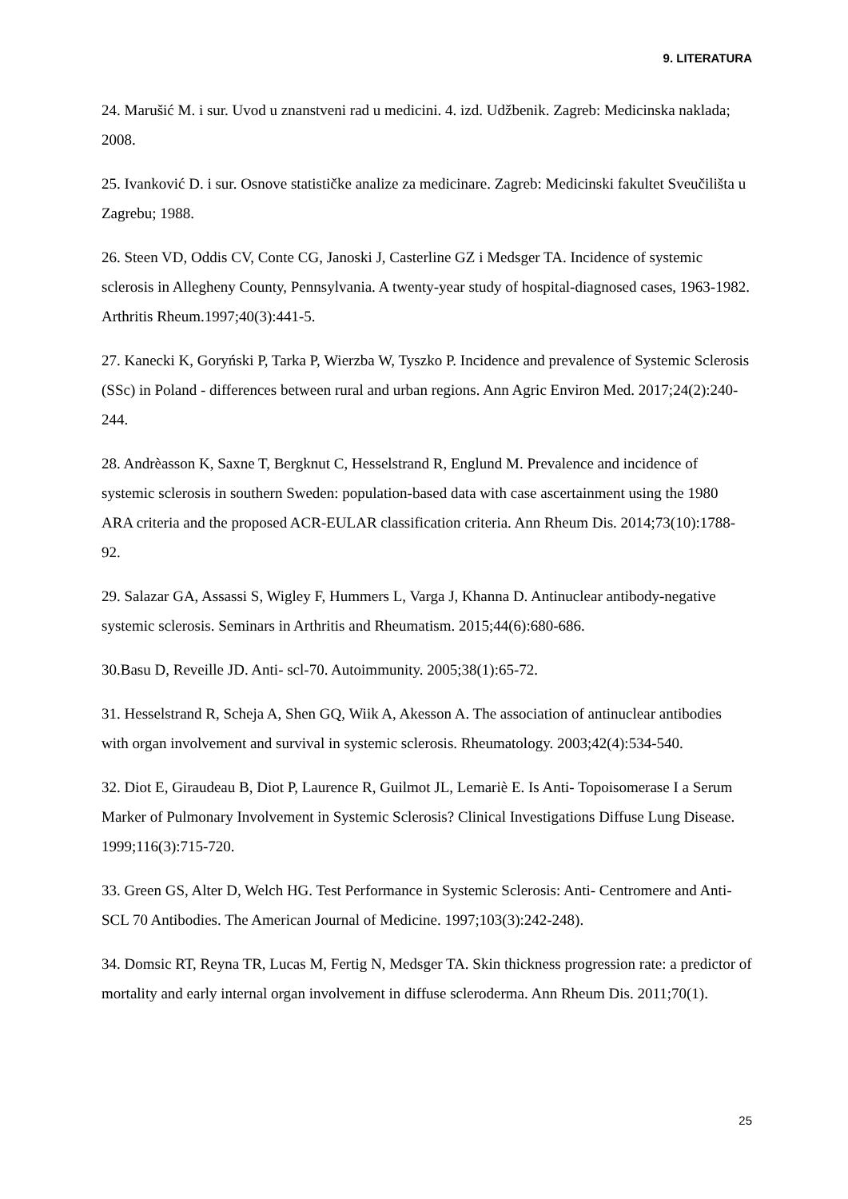9. LITERATURA
24. Marušić M. i sur. Uvod u znanstveni rad u medicini. 4. izd. Udžbenik. Zagreb: Medicinska naklada; 2008.
25. Ivanković D. i sur. Osnove statističke analize za medicinare. Zagreb: Medicinski fakultet Sveučilišta u Zagrebu; 1988.
26. Steen VD, Oddis CV, Conte CG, Janoski J, Casterline GZ i Medsger TA. Incidence of systemic sclerosis in Allegheny County, Pennsylvania. A twenty-year study of hospital-diagnosed cases, 1963-1982. Arthritis Rheum.1997;40(3):441-5.
27. Kanecki K, Goryński P, Tarka P, Wierzba W, Tyszko P. Incidence and prevalence of Systemic Sclerosis (SSc) in Poland - differences between rural and urban regions. Ann Agric Environ Med. 2017;24(2):240-244.
28. Andrèasson K, Saxne T, Bergknut C, Hesselstrand R, Englund M. Prevalence and incidence of systemic sclerosis in southern Sweden: population-based data with case ascertainment using the 1980 ARA criteria and the proposed ACR-EULAR classification criteria. Ann Rheum Dis. 2014;73(10):1788-92.
29. Salazar GA, Assassi S, Wigley F, Hummers L, Varga J, Khanna D. Antinuclear antibody-negative systemic sclerosis. Seminars in Arthritis and Rheumatism. 2015;44(6):680-686.
30.Basu D, Reveille JD. Anti- scl-70. Autoimmunity. 2005;38(1):65-72.
31. Hesselstrand R, Scheja A, Shen GQ, Wiik A, Akesson A. The association of antinuclear antibodies with organ involvement and survival in systemic sclerosis. Rheumatology. 2003;42(4):534-540.
32. Diot E, Giraudeau B, Diot P, Laurence R, Guilmot JL, Lemariè E. Is Anti- Topoisomerase I a Serum Marker of Pulmonary Involvement in Systemic Sclerosis? Clinical Investigations Diffuse Lung Disease. 1999;116(3):715-720.
33. Green GS, Alter D, Welch HG. Test Performance in Systemic Sclerosis: Anti- Centromere and Anti-SCL 70 Antibodies. The American Journal of Medicine. 1997;103(3):242-248).
34. Domsic RT, Reyna TR, Lucas M, Fertig N, Medsger TA. Skin thickness progression rate: a predictor of mortality and early internal organ involvement in diffuse scleroderma. Ann Rheum Dis. 2011;70(1).
25